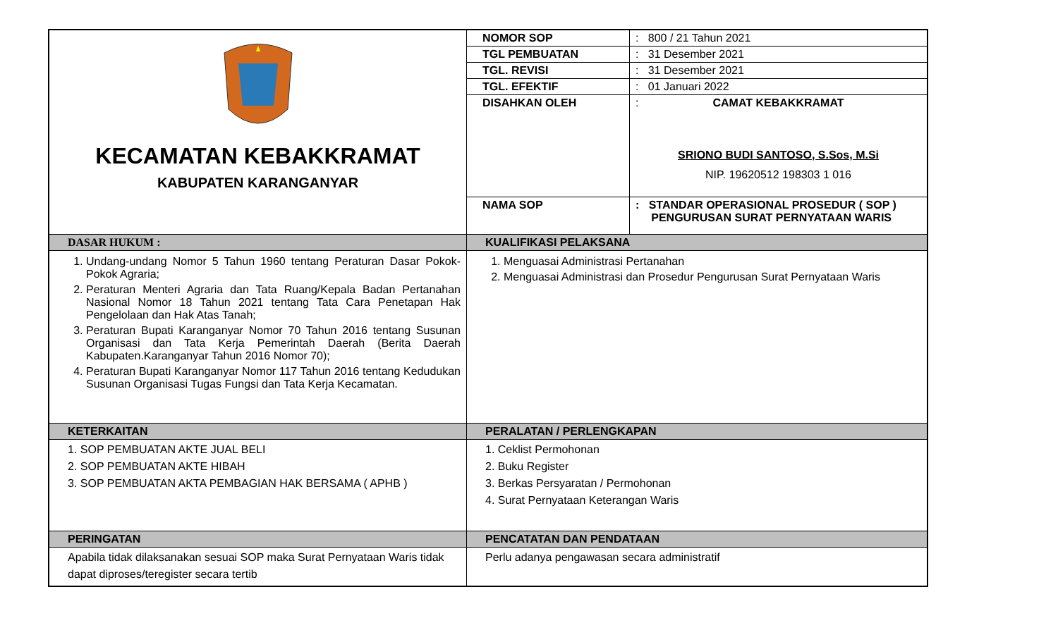| KECAMATAN KEBAKKRAMAT KABUPATEN KARANGANYAR | NOMOR SOP | : 800 / 21 Tahun 2021 |
| | TGL PEMBUATAN | : 31 Desember 2021 |
| | TGL. REVISI | : 31 Desember 2021 |
| | TGL. EFEKTIF | : 01 Januari 2022 |
| | DISAHKAN OLEH | : CAMAT KEBAKKRAMAT SRIONO BUDI SANTOSO, S.Sos, M.Si NIP. 19620512 198303 1 016 |
| | NAMA SOP | : STANDAR OPERASIONAL PROSEDUR ( SOP ) PENGURUSAN SURAT PERNYATAAN WARIS |
| DASAR HUKUM : | KUALIFIKASI PELAKSANA | |
| 1. Undang-undang Nomor 5 Tahun 1960 tentang Peraturan Dasar Pokok-Pokok Agraria; 2. Peraturan Menteri Agraria dan Tata Ruang/Kepala Badan Pertanahan Nasional Nomor 18 Tahun 2021 tentang Tata Cara Penetapan Hak Pengelolaan dan Hak Atas Tanah; 3. Peraturan Bupati Karanganyar Nomor 70 Tahun 2016 tentang Susunan Organisasi dan Tata Kerja Pemerintah Daerah (Berita Daerah Kabupaten.Karanganyar Tahun 2016 Nomor 70); 4. Peraturan Bupati Karanganyar Nomor 117 Tahun 2016 tentang Kedudukan Susunan Organisasi Tugas Fungsi dan Tata Kerja Kecamatan. | 1. Menguasai Administrasi Pertanahan 2. Menguasai Administrasi dan Prosedur Pengurusan Surat Pernyataan Waris | |
| KETERKAITAN | PERALATAN / PERLENGKAPAN | |
| 1. SOP PEMBUATAN AKTE JUAL BELI 2. SOP PEMBUATAN AKTE HIBAH 3. SOP PEMBUATAN AKTA PEMBAGIAN HAK BERSAMA ( APHB ) | 1. Ceklist Permohonan 2. Buku Register 3. Berkas Persyaratan / Permohonan 4. Surat Pernyataan Keterangan Waris | |
| PERINGATAN | PENCATATAN DAN PENDATAAN | |
| Apabila tidak dilaksanakan sesuai SOP maka Surat Pernyataan Waris tidak dapat diproses/teregister secara tertib | Perlu adanya pengawasan secara administratif | |